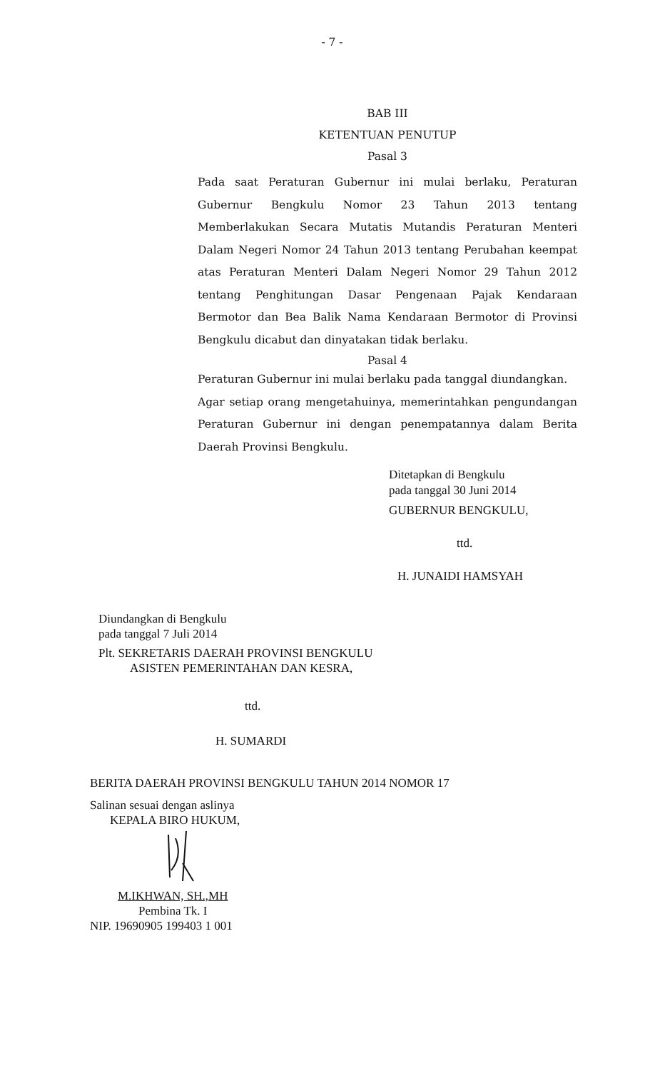- 7 -
BAB III
KETENTUAN PENUTUP
Pasal 3
Pada saat Peraturan Gubernur ini mulai berlaku, Peraturan Gubernur Bengkulu Nomor 23 Tahun 2013 tentang Memberlakukan Secara Mutatis Mutandis Peraturan Menteri Dalam Negeri Nomor 24 Tahun 2013 tentang Perubahan keempat atas Peraturan Menteri Dalam Negeri Nomor 29 Tahun 2012 tentang Penghitungan Dasar Pengenaan Pajak Kendaraan Bermotor dan Bea Balik Nama Kendaraan Bermotor di Provinsi Bengkulu dicabut dan dinyatakan tidak berlaku.
Pasal 4
Peraturan Gubernur ini mulai berlaku pada tanggal diundangkan.
Agar setiap orang mengetahuinya, memerintahkan pengundangan Peraturan Gubernur ini dengan penempatannya dalam Berita Daerah Provinsi Bengkulu.
Ditetapkan di Bengkulu
pada tanggal 30 Juni 2014
GUBERNUR BENGKULU,
ttd.
H. JUNAIDI HAMSYAH
Diundangkan di Bengkulu
pada tanggal 7 Juli 2014
Plt. SEKRETARIS DAERAH PROVINSI BENGKULU
ASISTEN PEMERINTAHAN DAN KESRA,
ttd.
H. SUMARDI
BERITA DAERAH PROVINSI BENGKULU TAHUN 2014 NOMOR 17
Salinan sesuai dengan aslinya
KEPALA BIRO HUKUM,
M.IKHWAN, SH.,MH
Pembina Tk. I
NIP. 19690905 199403 1 001